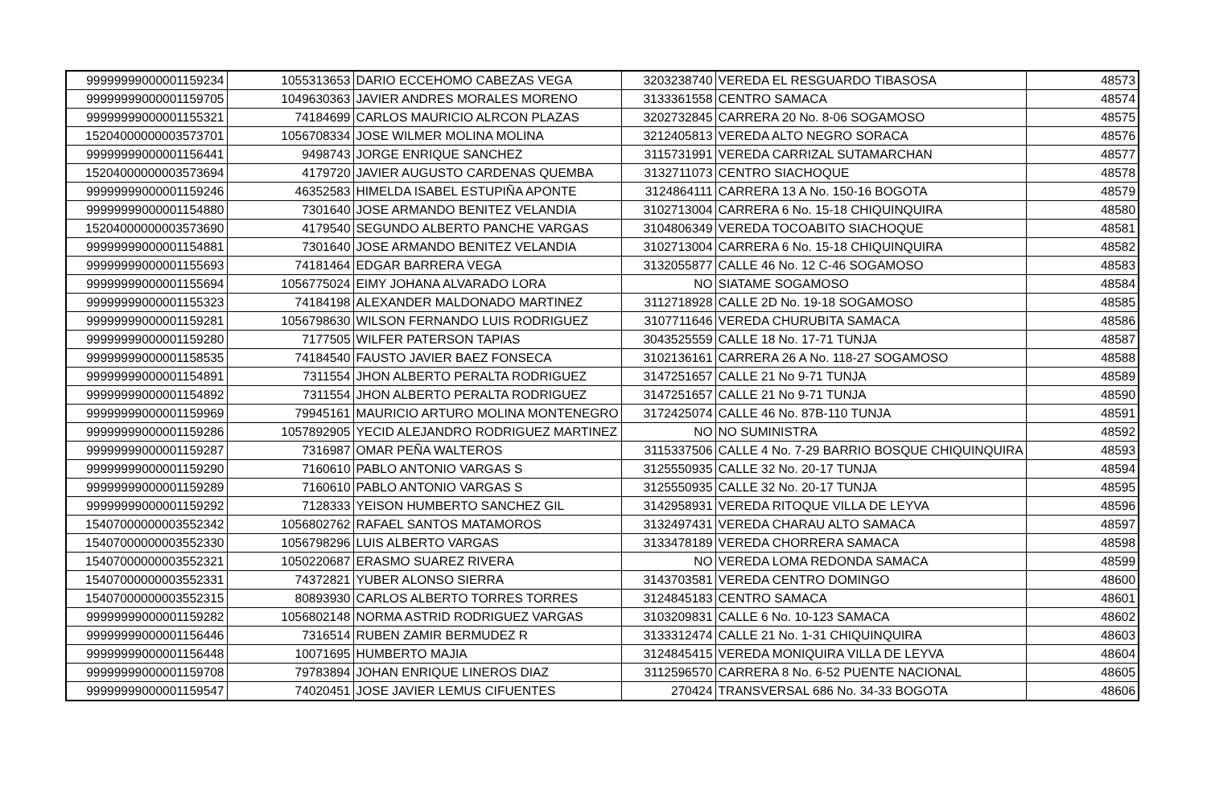| 99999999000001159234 | 1055313653 | DARIO ECCEHOMO CABEZAS VEGA | 3203238740 | VEREDA EL RESGUARDO TIBASOSA | 48573 |
| 99999999000001159705 | 1049630363 | JAVIER ANDRES MORALES MORENO | 3133361558 | CENTRO SAMACA | 48574 |
| 99999999000001155321 | 74184699 | CARLOS MAURICIO ALRCON PLAZAS | 3202732845 | CARRERA 20 No. 8-06 SOGAMOSO | 48575 |
| 15204000000003573701 | 1056708334 | JOSE WILMER MOLINA MOLINA | 3212405813 | VEREDA ALTO NEGRO SORACA | 48576 |
| 99999999000001156441 | 9498743 | JORGE ENRIQUE SANCHEZ | 3115731991 | VEREDA CARRIZAL SUTAMARCHAN | 48577 |
| 15204000000003573694 | 4179720 | JAVIER AUGUSTO CARDENAS QUEMBA | 3132711073 | CENTRO SIACHOQUE | 48578 |
| 99999999000001159246 | 46352583 | HIMELDA ISABEL ESTUPIÑA APONTE | 3124864111 | CARRERA 13 A No. 150-16 BOGOTA | 48579 |
| 99999999000001154880 | 7301640 | JOSE ARMANDO BENITEZ VELANDIA | 3102713004 | CARRERA 6 No. 15-18 CHIQUINQUIRA | 48580 |
| 15204000000003573690 | 4179540 | SEGUNDO ALBERTO PANCHE VARGAS | 3104806349 | VEREDA TOCOABITO SIACHOQUE | 48581 |
| 99999999000001154881 | 7301640 | JOSE ARMANDO BENITEZ VELANDIA | 3102713004 | CARRERA 6 No. 15-18 CHIQUINQUIRA | 48582 |
| 99999999000001155693 | 74181464 | EDGAR BARRERA VEGA | 3132055877 | CALLE 46 No. 12 C-46 SOGAMOSO | 48583 |
| 99999999000001155694 | 1056775024 | EIMY JOHANA ALVARADO LORA | NO | SIATAME SOGAMOSO | 48584 |
| 99999999000001155323 | 74184198 | ALEXANDER MALDONADO MARTINEZ | 3112718928 | CALLE 2D No. 19-18 SOGAMOSO | 48585 |
| 99999999000001159281 | 1056798630 | WILSON FERNANDO LUIS RODRIGUEZ | 3107711646 | VEREDA CHURUBITA SAMACA | 48586 |
| 99999999000001159280 | 7177505 | WILFER PATERSON TAPIAS | 3043525559 | CALLE 18 No. 17-71 TUNJA | 48587 |
| 99999999000001158535 | 74184540 | FAUSTO JAVIER BAEZ FONSECA | 3102136161 | CARRERA 26 A No. 118-27 SOGAMOSO | 48588 |
| 99999999000001154891 | 7311554 | JHON ALBERTO PERALTA RODRIGUEZ | 3147251657 | CALLE 21 No 9-71 TUNJA | 48589 |
| 99999999000001154892 | 7311554 | JHON ALBERTO PERALTA RODRIGUEZ | 3147251657 | CALLE 21 No 9-71 TUNJA | 48590 |
| 99999999000001159969 | 79945161 | MAURICIO ARTURO MOLINA MONTENEGRO | 3172425074 | CALLE 46 No. 87B-110 TUNJA | 48591 |
| 99999999000001159286 | 1057892905 | YECID ALEJANDRO RODRIGUEZ MARTINEZ | NO | NO SUMINISTRA | 48592 |
| 99999999000001159287 | 7316987 | OMAR PEÑA WALTEROS | 3115337506 | CALLE 4 No. 7-29 BARRIO BOSQUE CHIQUINQUIRA | 48593 |
| 99999999000001159290 | 7160610 | PABLO ANTONIO VARGAS S | 3125550935 | CALLE 32 No. 20-17 TUNJA | 48594 |
| 99999999000001159289 | 7160610 | PABLO ANTONIO VARGAS S | 3125550935 | CALLE 32 No. 20-17 TUNJA | 48595 |
| 99999999000001159292 | 7128333 | YEISON HUMBERTO SANCHEZ GIL | 3142958931 | VEREDA RITOQUE VILLA DE LEYVA | 48596 |
| 15407000000003552342 | 1056802762 | RAFAEL SANTOS MATAMOROS | 3132497431 | VEREDA CHARAU ALTO SAMACA | 48597 |
| 15407000000003552330 | 1056798296 | LUIS ALBERTO VARGAS | 3133478189 | VEREDA CHORRERA SAMACA | 48598 |
| 15407000000003552321 | 1050220687 | ERASMO SUAREZ RIVERA | NO | VEREDA LOMA REDONDA SAMACA | 48599 |
| 15407000000003552331 | 74372821 | YUBER ALONSO SIERRA | 3143703581 | VEREDA CENTRO DOMINGO | 48600 |
| 15407000000003552315 | 80893930 | CARLOS ALBERTO TORRES TORRES | 3124845183 | CENTRO SAMACA | 48601 |
| 99999999000001159282 | 1056802148 | NORMA ASTRID RODRIGUEZ VARGAS | 3103209831 | CALLE 6 No. 10-123 SAMACA | 48602 |
| 99999999000001156446 | 7316514 | RUBEN ZAMIR BERMUDEZ R | 3133312474 | CALLE 21 No. 1-31 CHIQUINQUIRA | 48603 |
| 99999999000001156448 | 10071695 | HUMBERTO MAJIA | 3124845415 | VEREDA MONIQUIRA VILLA DE LEYVA | 48604 |
| 99999999000001159708 | 79783894 | JOHAN ENRIQUE LINEROS DIAZ | 3112596570 | CARRERA 8 No. 6-52 PUENTE NACIONAL | 48605 |
| 99999999000001159547 | 74020451 | JOSE JAVIER LEMUS CIFUENTES | 270424 | TRANSVERSAL 686 No. 34-33 BOGOTA | 48606 |